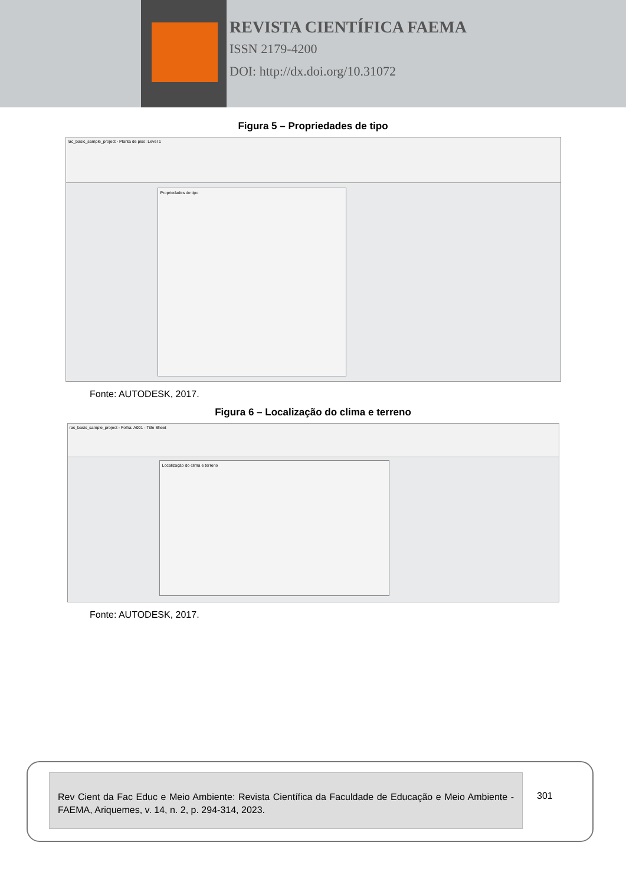REVISTA CIENTÍFICA FAEMA
ISSN 2179-4200
DOI: http://dx.doi.org/10.31072
Figura 5 – Propriedades de tipo
rac_basic_sample_project - Planta de piso: Level 1
Propriedades de tipo
Fonte: AUTODESK, 2017.
Figura 6 – Localização do clima e terreno
rac_basic_sample_project - Folha: A001 - Title Sheet
Localização do clima e terreno
Fonte: AUTODESK, 2017.
Rev Cient da Fac Educ e Meio Ambiente: Revista Científica da Faculdade de Educação e Meio Ambiente - FAEMA, Ariquemes, v. 14, n. 2, p. 294-314, 2023.
301